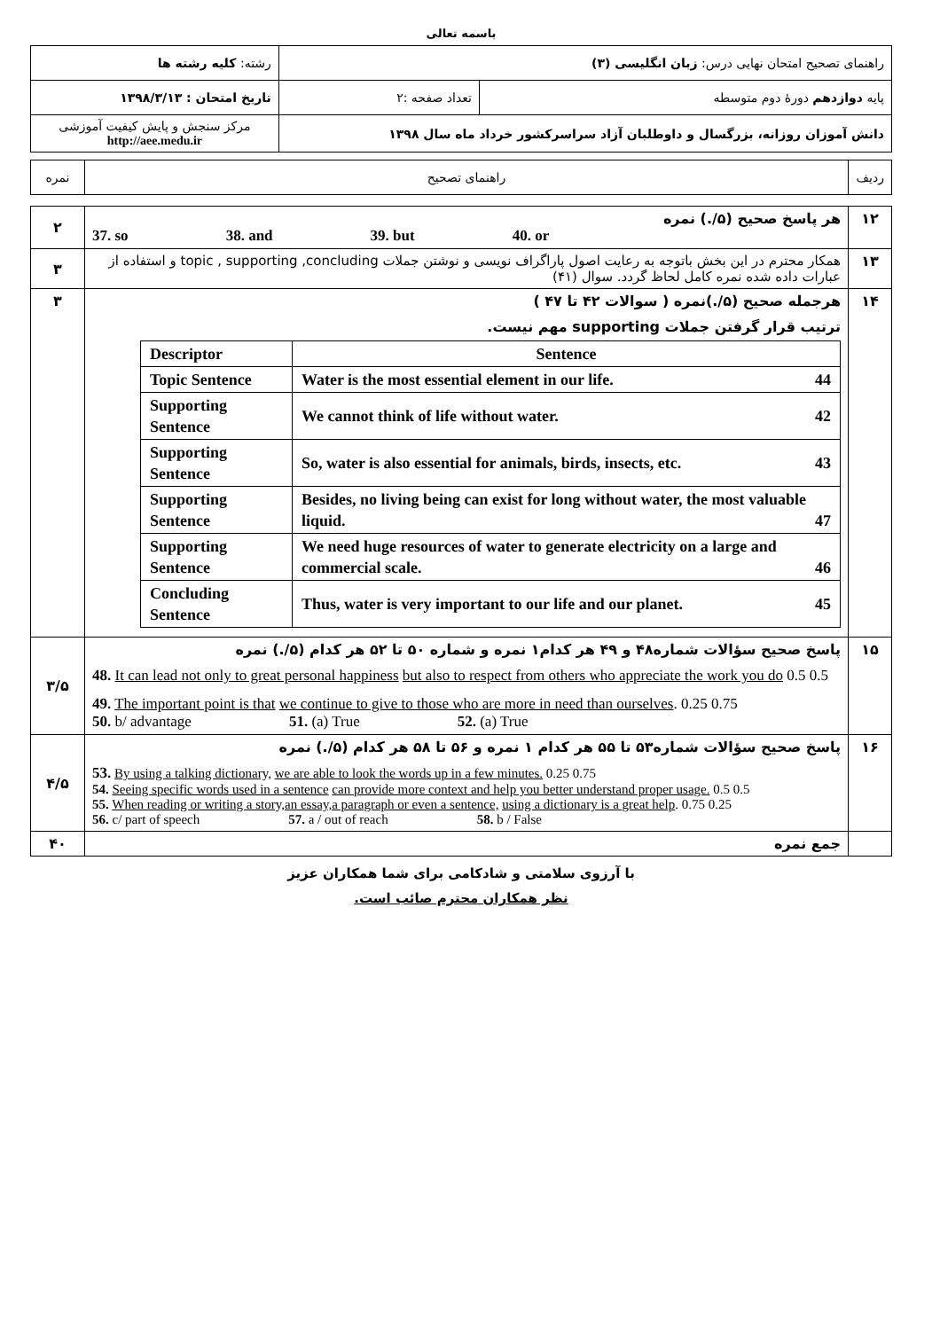باسمه تعالی
| راهنمای تصحیح امتحان نهایی درس: زبان انگلیسی (۳) | | رشته: کلیه رشته ها | |
| پایه دوازدهم دورهٔ دوم متوسطه | تعداد صفحه :۲ | تاریخ امتحان : ۱۳۹۸/۳/۱۳ | |
| دانش آموزان روزانه، بزرگسال و داوطلبان آزاد سراسرکشور خرداد ماه سال ۱۳۹۸ | | | مرکز سنجش و پایش کیفیت آموزشی http://aee.medu.ir |
| ردیف | راهنمای تصحیح | نمره |
| ۱۲ | هر پاسخ صحیح (۵/.) نمره 37. so 38. and 39. but 40. or | ۲ |
| ۱۳ | همکار محترم در این بخش باتوجه به رعایت اصول پاراگراف نویسی و نوشتن جملات topic , supporting ,concluding و استفاده از عبارات داده شده نمره کامل لحاظ گردد. سوال (۴۱) | ۳ |
| ۱۴ | هرجمله صحیح (۵/.)نمره ( سوالات ۴۲ تا ۴۷ ) ترتیب قرار گرفتن جملات supporting مهم نیست. / Descriptor / Sentence / / Topic Sentence / Water is the most essential element in our life. 44 / / Supporting Sentence / We cannot think of life without water. 42 / / Supporting Sentence / So, water is also essential for animals, birds, insects, etc. 43 / / Supporting Sentence / Besides, no living being can exist for long without water, the most valuable liquid. 47 / / Supporting Sentence / We need huge resources of water to generate electricity on a large and commercial scale. 46 / / Concluding Sentence / Thus, water is very important to our life and our planet. 45 / | ۳ |
| ۱۵ | پاسخ صحیح سؤالات شماره۴۸ و ۴۹ هر کدام۱ نمره و شماره ۵۰ تا ۵۲ هر کدام (۵/.) نمره 48. It can lead not only to great personal happiness but also to respect from others who appreciate the work you do 0.5 0.5 49. The important point is that we continue to give to those who are more in need than ourselves . 0.25 0.75 50. b/ advantage 51. (a) True 52. (a) True | ۳/۵ |
| ۱۶ | پاسخ صحیح سؤالات شماره۵۳ تا ۵۵ هر کدام ۱ نمره و ۵۶ تا ۵۸ هر کدام (۵/.) نمره 53. By using a talking dictionary, we are able to look the words up in a few minutes. 0.25 0.75 54. Seeing specific words used in a sentence can provide more context and help you better understand proper usage. 0.5 0.5 55. When reading or writing a story,an essay,a paragraph or even a sentence, using a dictionary is a great help . 0.75 0.25 56. c/ part of speech 57. a / out of reach 58. b / False | ۴/۵ |
| | جمع نمره | ۴۰ |
با آرزوی سلامتی و شادکامی برای شما همکاران عزیز
نظر همکاران محترم صائب است.